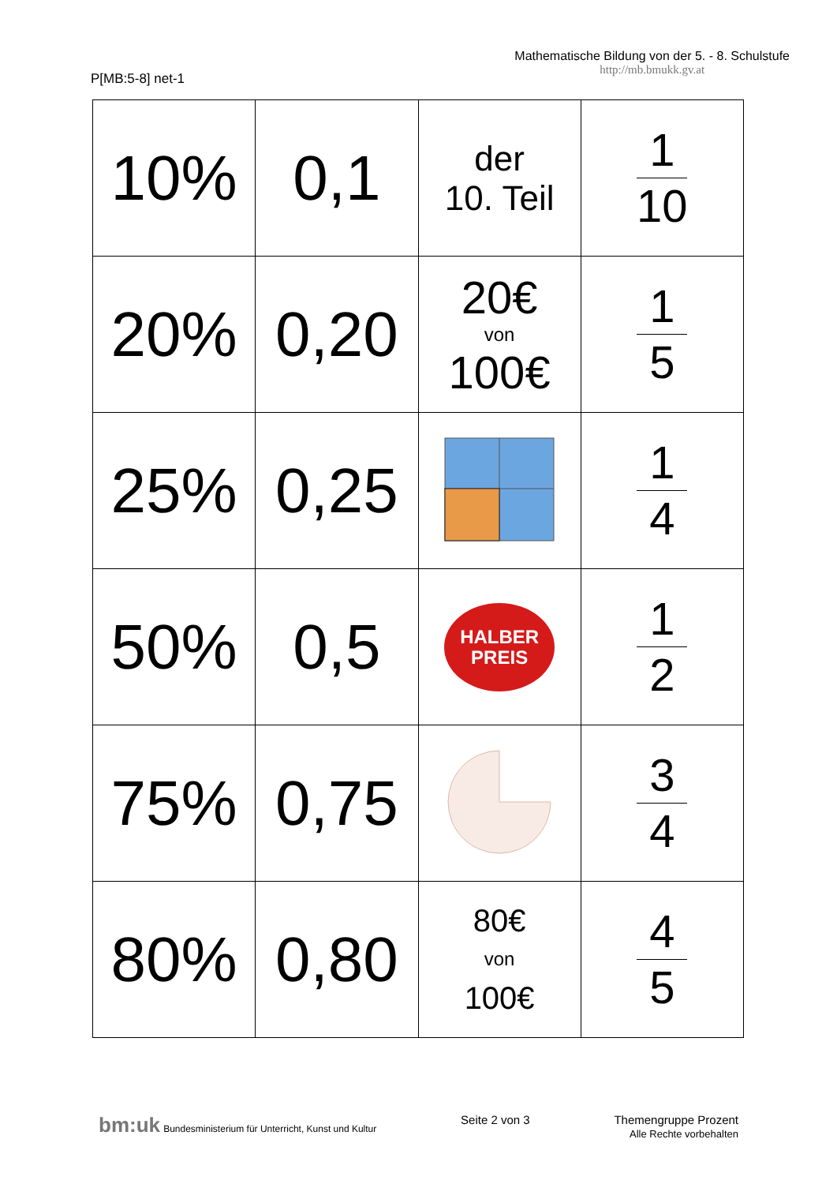P[MB:5-8] net-1
Mathematische Bildung von der 5. - 8. Schulstufe
http://mb.bmukk.gv.at
| 10% | 0,1 | der 10. Teil | 1 10 |
| 20% | 0,20 | 20€ von 100€ | 1 5 |
| 25% | 0,25 | | 1 4 |
| 50% | 0,5 | HALBER PREIS | 1 2 |
| 75% | 0,75 | | 3 4 |
| 80% | 0,80 | 80€ von 100€ | 4 5 |
bm:uk Bundesministerium für Unterricht, Kunst und Kultur
Seite 2 von 3 Themengruppe Prozent
Alle Rechte vorbehalten